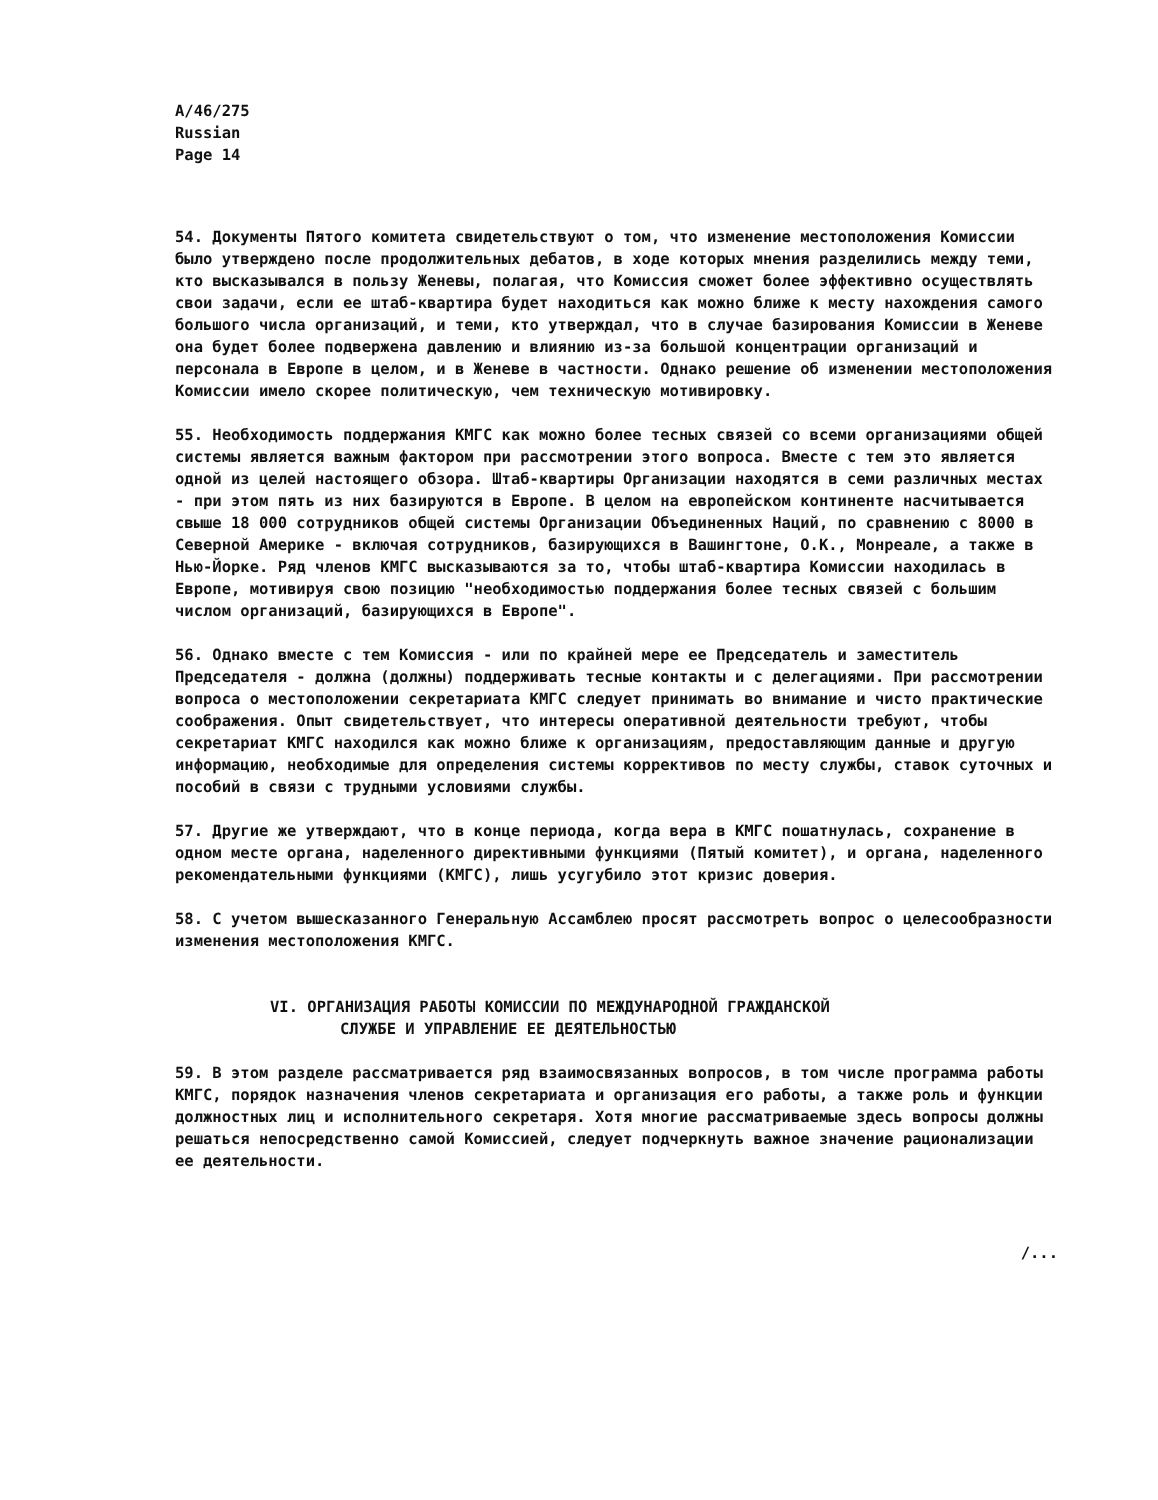A/46/275
Russian
Page 14
54. Документы Пятого комитета свидетельствуют о том, что изменение местоположения Комиссии было утверждено после продолжительных дебатов, в ходе которых мнения разделились между теми, кто высказывался в пользу Женевы, полагая, что Комиссия сможет более эффективно осуществлять свои задачи, если ее штаб-квартира будет находиться как можно ближе к месту нахождения самого большого числа организаций, и теми, кто утверждал, что в случае базирования Комиссии в Женеве она будет более подвержена давлению и влиянию из-за большой концентрации организаций и персонала в Европе в целом, и в Женеве в частности. Однако решение об изменении местоположения Комиссии имело скорее политическую, чем техническую мотивировку.
55. Необходимость поддержания КМГС как можно более тесных связей со всеми организациями общей системы является важным фактором при рассмотрении этого вопроса. Вместе с тем это является одной из целей настоящего обзора. Штаб-квартиры Организации находятся в семи различных местах - при этом пять из них базируются в Европе. В целом на европейском континенте насчитывается свыше 18 000 сотрудников общей системы Организации Объединенных Наций, по сравнению с 8000 в Северной Америке - включая сотрудников, базирующихся в Вашингтоне, О.К., Монреале, а также в Нью-Йорке. Ряд членов КМГС высказываются за то, чтобы штаб-квартира Комиссии находилась в Европе, мотивируя свою позицию "необходимостью поддержания более тесных связей с большим числом организаций, базирующихся в Европе".
56. Однако вместе с тем Комиссия - или по крайней мере ее Председатель и заместитель Председателя - должна (должны) поддерживать тесные контакты и с делегациями. При рассмотрении вопроса о местоположении секретариата КМГС следует принимать во внимание и чисто практические соображения. Опыт свидетельствует, что интересы оперативной деятельности требуют, чтобы секретариат КМГС находился как можно ближе к организациям, предоставляющим данные и другую информацию, необходимые для определения системы коррективов по месту службы, ставок суточных и пособий в связи с трудными условиями службы.
57. Другие же утверждают, что в конце периода, когда вера в КМГС пошатнулась, сохранение в одном месте органа, наделенного директивными функциями (Пятый комитет), и органа, наделенного рекомендательными функциями (КМГС), лишь усугубило этот кризис доверия.
58. С учетом вышесказанного Генеральную Ассамблею просят рассмотреть вопрос о целесообразности изменения местоположения КМГС.
VI. ОРГАНИЗАЦИЯ РАБОТЫ КОМИССИИ ПО МЕЖДУНАРОДНОЙ ГРАЖДАНСКОЙ
СЛУЖБЕ И УПРАВЛЕНИЕ ЕЕ ДЕЯТЕЛЬНОСТЬЮ
59. В этом разделе рассматривается ряд взаимосвязанных вопросов, в том числе программа работы КМГС, порядок назначения членов секретариата и организация его работы, а также роль и функции должностных лиц и исполнительного секретаря. Хотя многие рассматриваемые здесь вопросы должны решаться непосредственно самой Комиссией, следует подчеркнуть важное значение рационализации ее деятельности.
/...